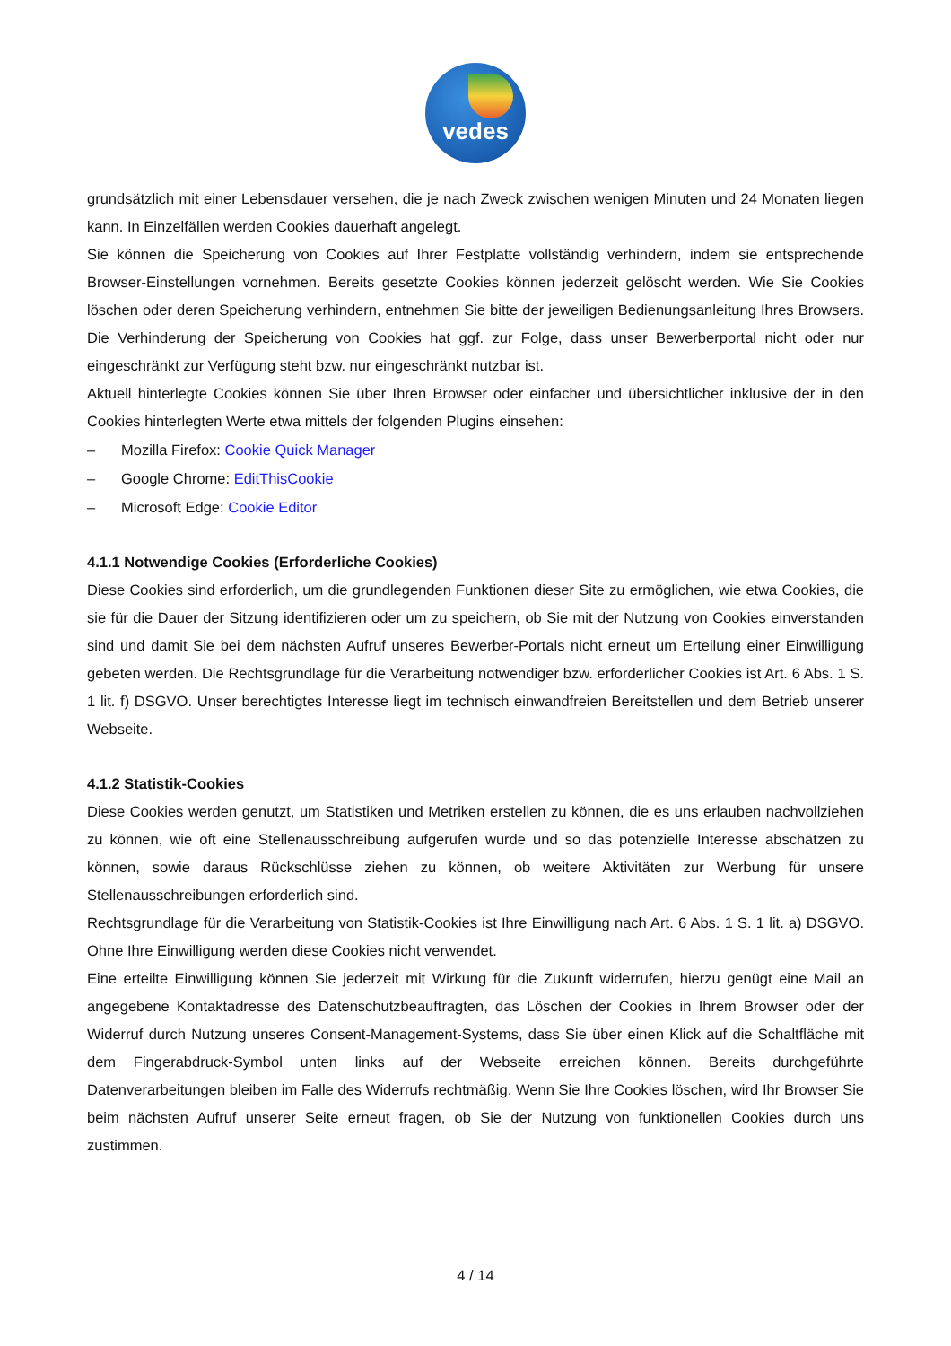vedes
grundsätzlich mit einer Lebensdauer versehen, die je nach Zweck zwischen wenigen Minuten und 24 Monaten liegen kann. In Einzelfällen werden Cookies dauerhaft angelegt.
Sie können die Speicherung von Cookies auf Ihrer Festplatte vollständig verhindern, indem sie entsprechende Browser-Einstellungen vornehmen. Bereits gesetzte Cookies können jederzeit gelöscht werden. Wie Sie Cookies löschen oder deren Speicherung verhindern, entnehmen Sie bitte der jeweiligen Bedienungsanleitung Ihres Browsers. Die Verhinderung der Speicherung von Cookies hat ggf. zur Folge, dass unser Bewerberportal nicht oder nur eingeschränkt zur Verfügung steht bzw. nur eingeschränkt nutzbar ist.
Aktuell hinterlegte Cookies können Sie über Ihren Browser oder einfacher und übersichtlicher inklusive der in den Cookies hinterlegten Werte etwa mittels der folgenden Plugins einsehen:
– Mozilla Firefox: Cookie Quick Manager
– Google Chrome: EditThisCookie
– Microsoft Edge: Cookie Editor
4.1.1 Notwendige Cookies (Erforderliche Cookies)
Diese Cookies sind erforderlich, um die grundlegenden Funktionen dieser Site zu ermöglichen, wie etwa Cookies, die sie für die Dauer der Sitzung identifizieren oder um zu speichern, ob Sie mit der Nutzung von Cookies einverstanden sind und damit Sie bei dem nächsten Aufruf unseres Bewerber-Portals nicht erneut um Erteilung einer Einwilligung gebeten werden. Die Rechtsgrundlage für die Verarbeitung notwendiger bzw. erforderlicher Cookies ist Art. 6 Abs. 1 S. 1 lit. f) DSGVO. Unser berechtigtes Interesse liegt im technisch einwandfreien Bereitstellen und dem Betrieb unserer Webseite.
4.1.2 Statistik-Cookies
Diese Cookies werden genutzt, um Statistiken und Metriken erstellen zu können, die es uns erlauben nachvollziehen zu können, wie oft eine Stellenausschreibung aufgerufen wurde und so das potenzielle Interesse abschätzen zu können, sowie daraus Rückschlüsse ziehen zu können, ob weitere Aktivitäten zur Werbung für unsere Stellenausschreibungen erforderlich sind.
Rechtsgrundlage für die Verarbeitung von Statistik-Cookies ist Ihre Einwilligung nach Art. 6 Abs. 1 S. 1 lit. a) DSGVO. Ohne Ihre Einwilligung werden diese Cookies nicht verwendet.
Eine erteilte Einwilligung können Sie jederzeit mit Wirkung für die Zukunft widerrufen, hierzu genügt eine Mail an angegebene Kontaktadresse des Datenschutzbeauftragten, das Löschen der Cookies in Ihrem Browser oder der Widerruf durch Nutzung unseres Consent-Management-Systems, dass Sie über einen Klick auf die Schaltfläche mit dem Fingerabdruck-Symbol unten links auf der Webseite erreichen können. Bereits durchgeführte Datenverarbeitungen bleiben im Falle des Widerrufs rechtmäßig. Wenn Sie Ihre Cookies löschen, wird Ihr Browser Sie beim nächsten Aufruf unserer Seite erneut fragen, ob Sie der Nutzung von funktionellen Cookies durch uns zustimmen.
4 / 14